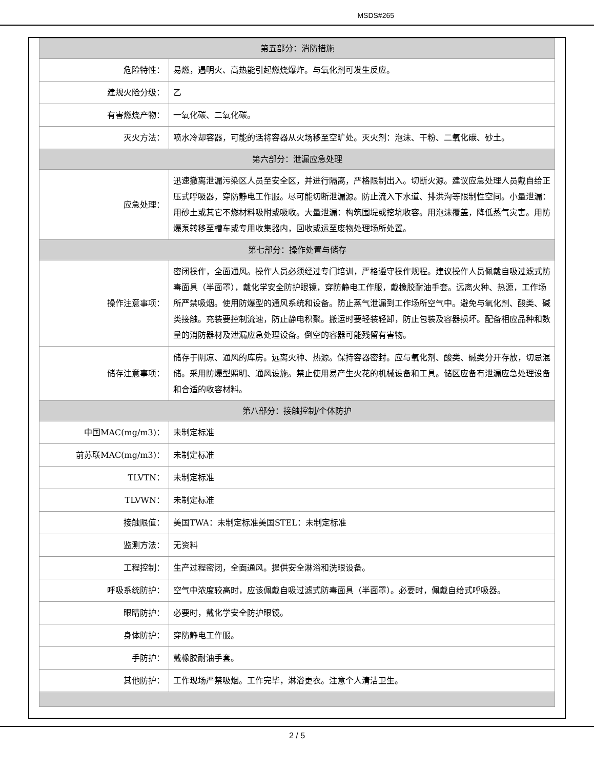MSDS#265
| 第五部分：消防措施 | |
| --- | --- |
| 危险特性： | 易燃，遇明火、高热能引起燃烧爆炸。与氧化剂可发生反应。 |
| 建规火险分级： | 乙 |
| 有害燃烧产物： | 一氧化碳、二氧化碳。 |
| 灭火方法： | 喷水冷却容器，可能的话将容器从火场移至空旷处。灭火剂：泡沫、干粉、二氧化碳、砂土。 |
| 第六部分：泄漏应急处理 | |
| 应急处理： | 迅速撤离泄漏污染区人员至安全区，并进行隔离，严格限制出入。切断火源。建议应急处理人员戴自给正压式呼吸器，穿防静电工作服。尽可能切断泄漏源。防止流入下水道、排洪沟等限制性空间。小量泄漏：用砂土或其它不燃材料吸附或吸收。大量泄漏：构筑围堤或挖坑收容。用泡沫覆盖，降低蒸气灾害。用防爆泵转移至槽车或专用收集器内，回收或运至废物处理场所处置。 |
| 第七部分：操作处置与储存 | |
| 操作注意事项： | 密闭操作，全面通风。操作人员必须经过专门培训，严格遵守操作规程。建议操作人员佩戴自吸过滤式防毒面具（半面罩），戴化学安全防护眼镜，穿防静电工作服，戴橡胶耐油手套。远离火种、热源，工作场所严禁吸烟。使用防爆型的通风系统和设备。防止蒸气泄漏到工作场所空气中。避免与氧化剂、酸类、碱类接触。充装要控制流速，防止静电积聚。搬运时要轻装轻卸，防止包装及容器损坏。配备相应品种和数量的消防器材及泄漏应急处理设备。倒空的容器可能残留有害物。 |
| 储存注意事项： | 储存于阴凉、通风的库房。远离火种、热源。保持容器密封。应与氧化剂、酸类、碱类分开存放，切忌混储。采用防爆型照明、通风设施。禁止使用易产生火花的机械设备和工具。储区应备有泄漏应急处理设备和合适的收容材料。 |
| 第八部分：接触控制/个体防护 | |
| 中国MAC(mg/m3)： | 未制定标准 |
| 前苏联MAC(mg/m3)： | 未制定标准 |
| TLVTN： | 未制定标准 |
| TLVWN： | 未制定标准 |
| 接触限值： | 美国TWA：未制定标准美国STEL：未制定标准 |
| 监测方法： | 无资料 |
| 工程控制： | 生产过程密闭，全面通风。提供安全淋浴和洗眼设备。 |
| 呼吸系统防护： | 空气中浓度较高时，应该佩戴自吸过滤式防毒面具（半面罩）。必要时，佩戴自给式呼吸器。 |
| 眼睛防护： | 必要时，戴化学安全防护眼镜。 |
| 身体防护： | 穿防静电工作服。 |
| 手防护： | 戴橡胶耐油手套。 |
| 其他防护： | 工作现场严禁吸烟。工作完毕，淋浴更衣。注意个人清洁卫生。 |
2 / 5